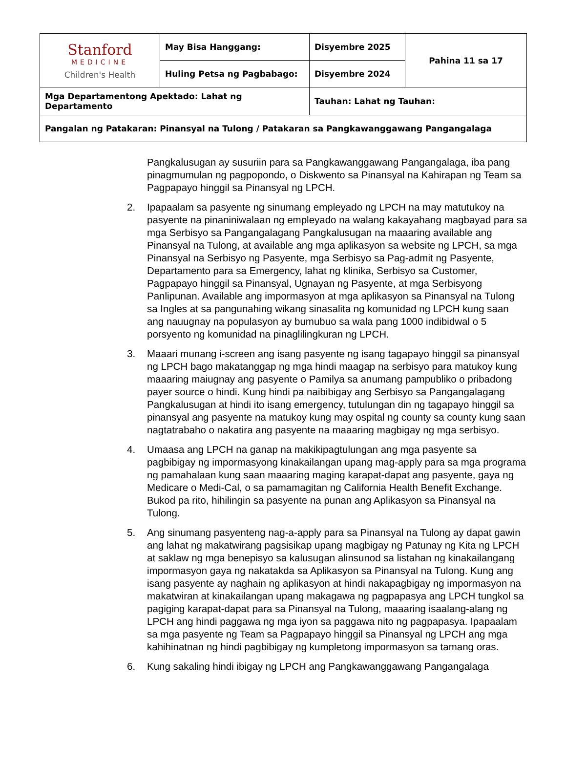| Stanford MEDICINE Children's Health | May Bisa Hanggang: | Disyembre 2025 | Pahina 11 sa 17 |
| | Huling Petsa ng Pagbabago: | Disyembre 2024 | |
| Mga Departamentong Apektado: Lahat ng Departamento | | Tauhan: Lahat ng Tauhan: | |
| Pangalan ng Patakaran: Pinansyal na Tulong / Patakaran sa Pangkawanggawang Pangangalaga | | | |
Pangkalusugan ay susuriin para sa Pangkawanggawang Pangangalaga, iba pang pinagmumulan ng pagpopondo, o Diskwento sa Pinansyal na Kahirapan ng Team sa Pagpapayo hinggil sa Pinansyal ng LPCH.
2. Ipapaalam sa pasyente ng sinumang empleyado ng LPCH na may matutukoy na pasyente na pinaniniwalaan ng empleyado na walang kakayahang magbayad para sa mga Serbisyo sa Pangangalagang Pangkalusugan na maaaring available ang Pinansyal na Tulong, at available ang mga aplikasyon sa website ng LPCH, sa mga Pinansyal na Serbisyo ng Pasyente, mga Serbisyo sa Pag-admit ng Pasyente, Departamento para sa Emergency, lahat ng klinika, Serbisyo sa Customer, Pagpapayo hinggil sa Pinansyal, Ugnayan ng Pasyente, at mga Serbisyong Panlipunan. Available ang impormasyon at mga aplikasyon sa Pinansyal na Tulong sa Ingles at sa pangunahing wikang sinasalita ng komunidad ng LPCH kung saan ang nauugnay na populasyon ay bumubuo sa wala pang 1000 indibidwal o 5 porsyento ng komunidad na pinaglilingkuran ng LPCH.
3. Maaari munang i-screen ang isang pasyente ng isang tagapayo hinggil sa pinansyal ng LPCH bago makatanggap ng mga hindi maagap na serbisyo para matukoy kung maaaring maiugnay ang pasyente o Pamilya sa anumang pampubliko o pribadong payer source o hindi. Kung hindi pa naibibigay ang Serbisyo sa Pangangalagang Pangkalusugan at hindi ito isang emergency, tutulungan din ng tagapayo hinggil sa pinansyal ang pasyente na matukoy kung may ospital ng county sa county kung saan nagtatrabaho o nakatira ang pasyente na maaaring magbigay ng mga serbisyo.
4. Umaasa ang LPCH na ganap na makikipagtulungan ang mga pasyente sa pagbibigay ng impormasyong kinakailangan upang mag-apply para sa mga programa ng pamahalaan kung saan maaaring maging karapat-dapat ang pasyente, gaya ng Medicare o Medi-Cal, o sa pamamagitan ng California Health Benefit Exchange. Bukod pa rito, hihilingin sa pasyente na punan ang Aplikasyon sa Pinansyal na Tulong.
5. Ang sinumang pasyenteng nag-a-apply para sa Pinansyal na Tulong ay dapat gawin ang lahat ng makatwirang pagsisikap upang magbigay ng Patunay ng Kita ng LPCH at saklaw ng mga benepisyo sa kalusugan alinsunod sa listahan ng kinakailangang impormasyon gaya ng nakatakda sa Aplikasyon sa Pinansyal na Tulong. Kung ang isang pasyente ay naghain ng aplikasyon at hindi nakapagbigay ng impormasyon na makatwiran at kinakailangan upang makagawa ng pagpapasya ang LPCH tungkol sa pagiging karapat-dapat para sa Pinansyal na Tulong, maaaring isaalang-alang ng LPCH ang hindi paggawa ng mga iyon sa paggawa nito ng pagpapasya. Ipapaalam sa mga pasyente ng Team sa Pagpapayo hinggil sa Pinansyal ng LPCH ang mga kahihinatnan ng hindi pagbibigay ng kumpletong impormasyon sa tamang oras.
6. Kung sakaling hindi ibigay ng LPCH ang Pangkawanggawang Pangangalaga